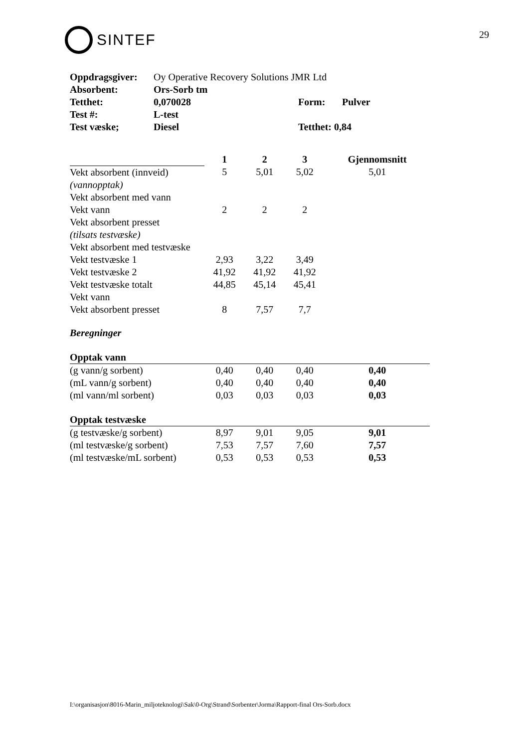SINTEF
29
| Oppdragsgiver: | Oy Operative Recovery Solutions JMR Ltd | | |
| Absorbent: | Ors-Sorb tm | | |
| Tetthet: | 0,070028 | Form: | Pulver |
| Test #: | L-test | | |
| Test væske; | Diesel | Tetthet: 0,84 | |
| | 1 | 2 | 3 | Gjennomsnitt |
| Vekt absorbent (innveid) | 5 | 5,01 | 5,02 | 5,01 |
| (vannopptak) | | | | |
| Vekt absorbent med vann | | | | |
| Vekt vann | 2 | 2 | 2 | |
| Vekt absorbent presset | | | | |
| (tilsats testvæske) | | | | |
| Vekt absorbent med testvæske | | | | |
| Vekt testvæske 1 | 2,93 | 3,22 | 3,49 | |
| Vekt testvæske 2 | 41,92 | 41,92 | 41,92 | |
| Vekt testvæske totalt | 44,85 | 45,14 | 45,41 | |
| Vekt vann | | | | |
| Vekt absorbent presset | 8 | 7,57 | 7,7 | |
| Beregninger | | | | |
| Opptak vann | | | | |
| (g vann/g sorbent) | 0,40 | 0,40 | 0,40 | 0,40 |
| (mL vann/g sorbent) | 0,40 | 0,40 | 0,40 | 0,40 |
| (ml vann/ml sorbent) | 0,03 | 0,03 | 0,03 | 0,03 |
| Opptak testvæske | | | | |
| (g testvæske/g sorbent) | 8,97 | 9,01 | 9,05 | 9,01 |
| (ml testvæske/g sorbent) | 7,53 | 7,57 | 7,60 | 7,57 |
| (ml testvæske/mL sorbent) | 0,53 | 0,53 | 0,53 | 0,53 |
I:\organisasjon\8016-Marin_miljoteknologi\Sak\0-Org\Strand\Sorbenter\Jorma\Rapport-final Ors-Sorb.docx